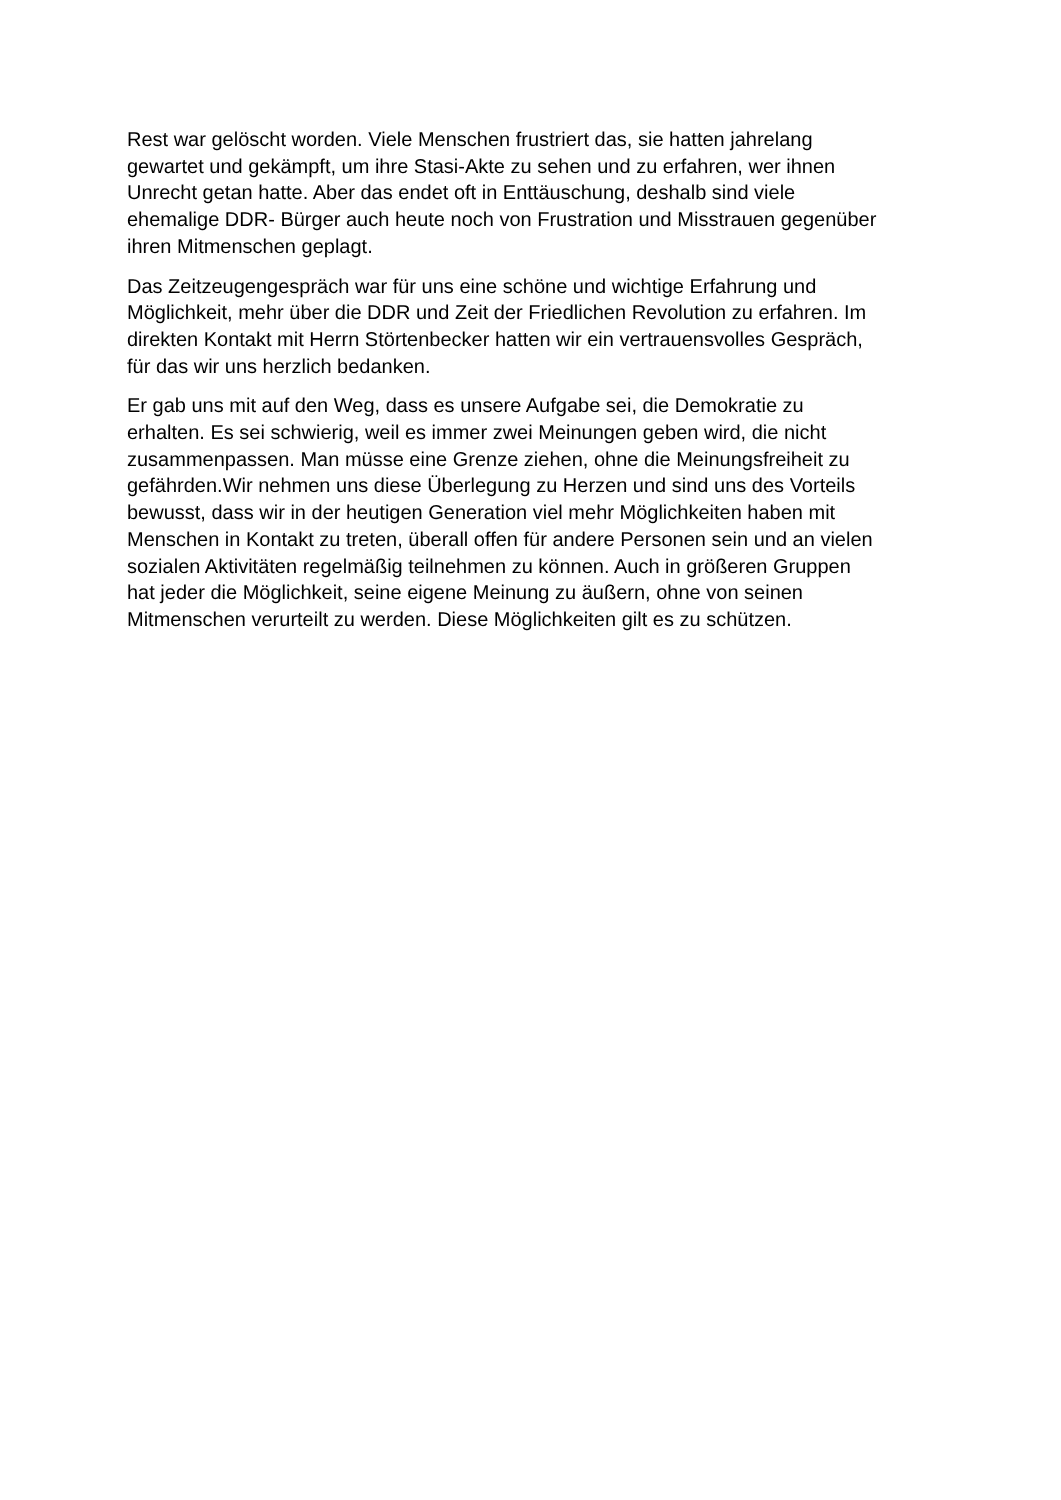Rest war gelöscht worden. Viele Menschen frustriert das, sie hatten jahrelang
gewartet und gekämpft, um ihre Stasi-Akte zu sehen und zu erfahren, wer ihnen
Unrecht getan hatte. Aber das endet oft in Enttäuschung, deshalb sind viele
ehemalige DDR- Bürger auch heute noch von Frustration und Misstrauen gegenüber
ihren Mitmenschen geplagt.
Das Zeitzeugengespräch war für uns eine schöne und wichtige Erfahrung und
Möglichkeit, mehr über die DDR und Zeit der Friedlichen Revolution zu erfahren. Im
direkten Kontakt mit Herrn Störtenbecker hatten wir ein vertrauensvolles Gespräch,
für das wir uns herzlich bedanken.
Er gab uns mit auf den Weg, dass es unsere Aufgabe sei, die Demokratie zu
erhalten. Es sei schwierig, weil es immer zwei Meinungen geben wird, die nicht
zusammenpassen. Man müsse eine Grenze ziehen, ohne die Meinungsfreiheit zu
gefährden.Wir nehmen uns diese Überlegung zu Herzen und sind uns des Vorteils
bewusst, dass wir in der heutigen Generation viel mehr Möglichkeiten haben mit
Menschen in Kontakt zu treten, überall offen für andere Personen sein und an vielen
sozialen Aktivitäten regelmäßig teilnehmen zu können. Auch in größeren Gruppen
hat jeder die Möglichkeit, seine eigene Meinung zu äußern, ohne von seinen
Mitmenschen verurteilt zu werden. Diese Möglichkeiten gilt es zu schützen.